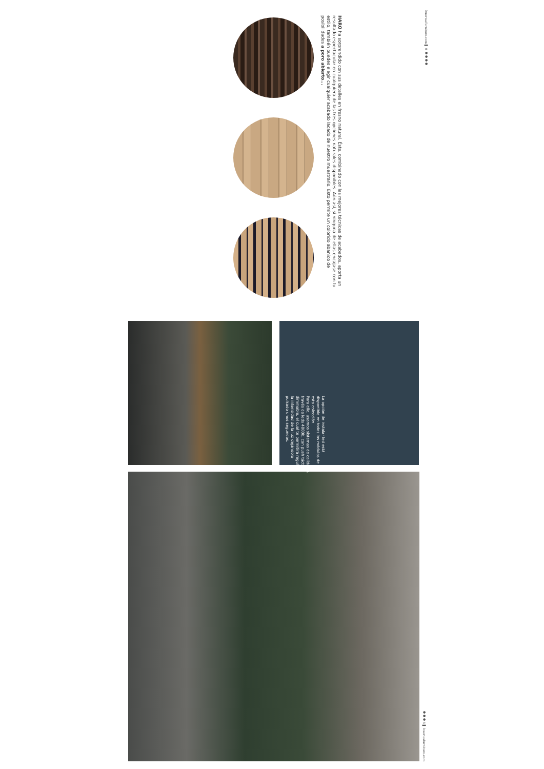HARO ha sorprendido con sus detalles en fresno natural. Éste, combinado con las mejores técnicas de acabados, aporta un resultado espectacular en cualquiera de las tres opciones naturales disponibles. Aún así, si ninguna de ellas encajase con tu estilo, también puedes elegir cualquier acabado lacado de nuestro muestrario. Esto permite un colorido abanico de posibilidades a poro abierto...
huertasfurniture.com ▌ 9 ●●●●
La opción de instalar led está disponible en todos los módulos de esta colección.
Para ello, usamos sistemas de calidad a través de leds 4000k, con push táctil dimmable, el cual te permitirá regular la intensidad de la luz dejándolo pulsado unos segundos.
●●● 8 ▌ huertasfurniture.com